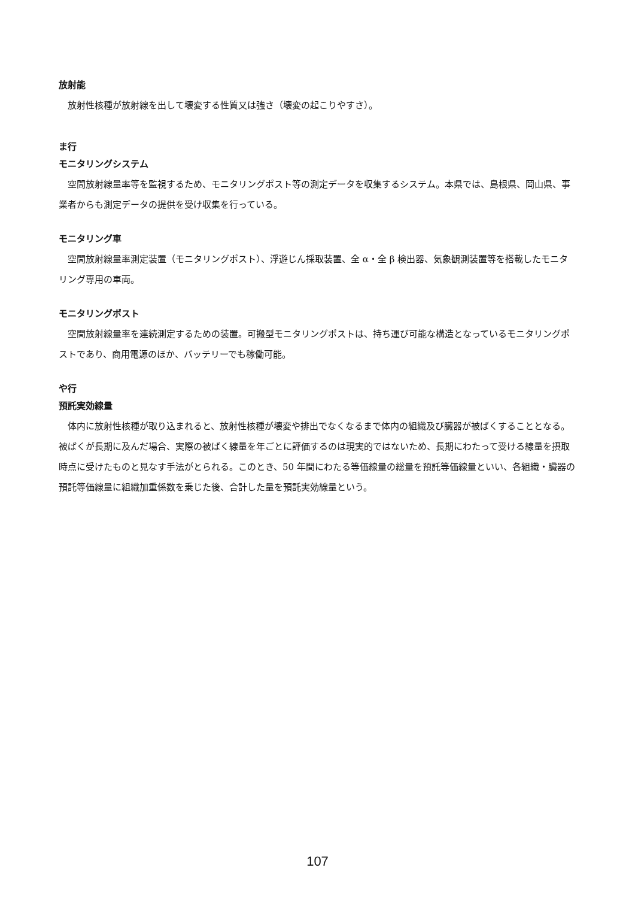放射能
放射性核種が放射線を出して壊変する性質又は強さ（壊変の起こりやすさ）。
ま行
モニタリングシステム
空間放射線量率等を監視するため、モニタリングポスト等の測定データを収集するシステム。本県では、島根県、岡山県、事業者からも測定データの提供を受け収集を行っている。
モニタリング車
空間放射線量率測定装置（モニタリングポスト）、浮遊じん採取装置、全 α・全 β 検出器、気象観測装置等を搭載したモニタリング専用の車両。
モニタリングポスト
空間放射線量率を連続測定するための装置。可搬型モニタリングポストは、持ち運び可能な構造となっているモニタリングポストであり、商用電源のほか、バッテリーでも稼働可能。
や行
預託実効線量
体内に放射性核種が取り込まれると、放射性核種が壊変や排出でなくなるまで体内の組織及び臓器が被ばくすることとなる。被ばくが長期に及んだ場合、実際の被ばく線量を年ごとに評価するのは現実的ではないため、長期にわたって受ける線量を摂取時点に受けたものと見なす手法がとられる。このとき、50 年間にわたる等価線量の総量を預託等価線量といい、各組織・臓器の預託等価線量に組織加重係数を乗じた後、合計した量を預託実効線量という。
107